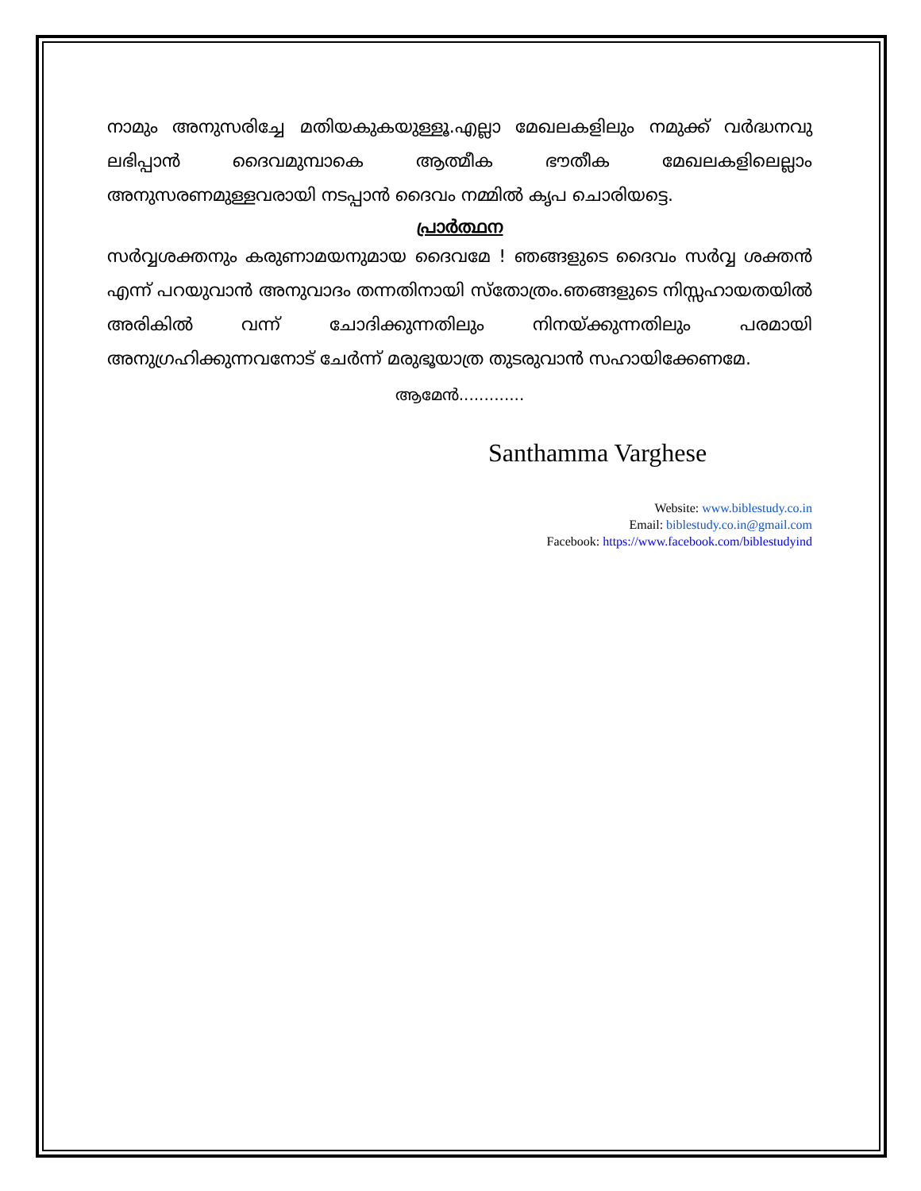നാമും അനുസരിച്ചേ മതിയകുകയുള്ളൂ.എല്ലാ മേഖലകളിലും നമുക്ക് വർദ്ധനവു ലഭിപ്പാൻ ദൈവമുമ്പാകെ ആത്മീക ഭൗതീക മേഖലകളിലെല്ലാം അനുസരണമുള്ളവരായി നടപ്പാൻ ദൈവം നമ്മിൽ കൃപ ചൊരിയട്ടെ.
പ്രാർത്ഥന
സർവ്വശക്തനും കരുണാമയനുമായ ദൈവമേ ! ഞങ്ങളുടെ ദൈവം സർവ്വ ശക്തൻ എന്ന് പറയുവാൻ അനുവാദം തന്നതിനായി സ്തോത്രം.ഞങ്ങളുടെ നിസ്സഹായതയിൽ അരികിൽ വന്ന് ചോദിക്കുന്നതിലും നിനയ്ക്കുന്നതിലും പരമായി അനുഗ്രഹിക്കുന്നവനോട് ചേർന്ന് മരുഭൂയാത്ര തുടരുവാൻ സഹായിക്കേണമേ.
ആമേൻ.............
Santhamma Varghese
Website: www.biblestudy.co.in
Email: biblestudy.co.in@gmail.com
Facebook: https://www.facebook.com/biblestudyind